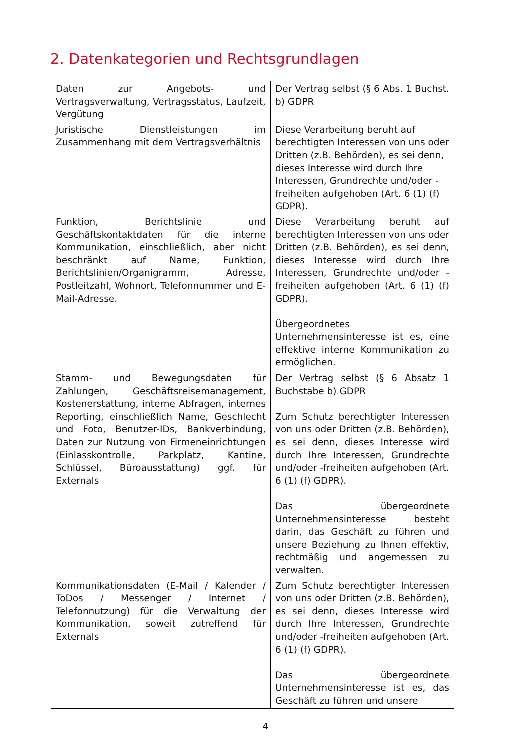2. Datenkategorien und Rechtsgrundlagen
| Daten zur Angebots- und Vertragsverwaltung, Vertragsstatus, Laufzeit, Vergütung | Der Vertrag selbst (§ 6 Abs. 1 Buchst. b) GDPR |
| Juristische Dienstleistungen im Zusammenhang mit dem Vertragsverhältnis | Diese Verarbeitung beruht auf berechtigten Interessen von uns oder Dritten (z.B. Behörden), es sei denn, dieses Interesse wird durch Ihre Interessen, Grundrechte und/oder -freiheiten aufgehoben (Art. 6 (1) (f) GDPR). |
| Funktion, Berichtslinie und Geschäftskontaktdaten für die interne Kommunikation, einschließlich, aber nicht beschränkt auf Name, Funktion, Berichtslinien/Organigramm, Adresse, Postleitzahl, Wohnort, Telefonnummer und E-Mail-Adresse. | Diese Verarbeitung beruht auf berechtigten Interessen von uns oder Dritten (z.B. Behörden), es sei denn, dieses Interesse wird durch Ihre Interessen, Grundrechte und/oder -freiheiten aufgehoben (Art. 6 (1) (f) GDPR). Übergeordnetes Unternehmensinteresse ist es, eine effektive interne Kommunikation zu ermöglichen. |
| Stamm- und Bewegungsdaten für Zahlungen, Geschäftsreisemanagement, Kostenerstattung, interne Abfragen, internes Reporting, einschließlich Name, Geschlecht und Foto, Benutzer-IDs, Bankverbindung, Daten zur Nutzung von Firmeneinrichtungen (Einlasskontrolle, Parkplatz, Kantine, Schlüssel, Büroausstattung) ggf. für Externals | Der Vertrag selbst (§ 6 Absatz 1 Buchstabe b) GDPR Zum Schutz berechtigter Interessen von uns oder Dritten (z.B. Behörden), es sei denn, dieses Interesse wird durch Ihre Interessen, Grundrechte und/oder -freiheiten aufgehoben (Art. 6 (1) (f) GDPR). Das übergeordnete Unternehmensinteresse besteht darin, das Geschäft zu führen und unsere Beziehung zu Ihnen effektiv, rechtmäßig und angemessen zu verwalten. |
| Kommunikationsdaten (E-Mail / Kalender / ToDos / Messenger / Internet / Telefonnutzung) für die Verwaltung der Kommunikation, soweit zutreffend für Externals | Zum Schutz berechtigter Interessen von uns oder Dritten (z.B. Behörden), es sei denn, dieses Interesse wird durch Ihre Interessen, Grundrechte und/oder -freiheiten aufgehoben (Art. 6 (1) (f) GDPR). Das übergeordnete Unternehmensinteresse ist es, das Geschäft zu führen und unsere |
4